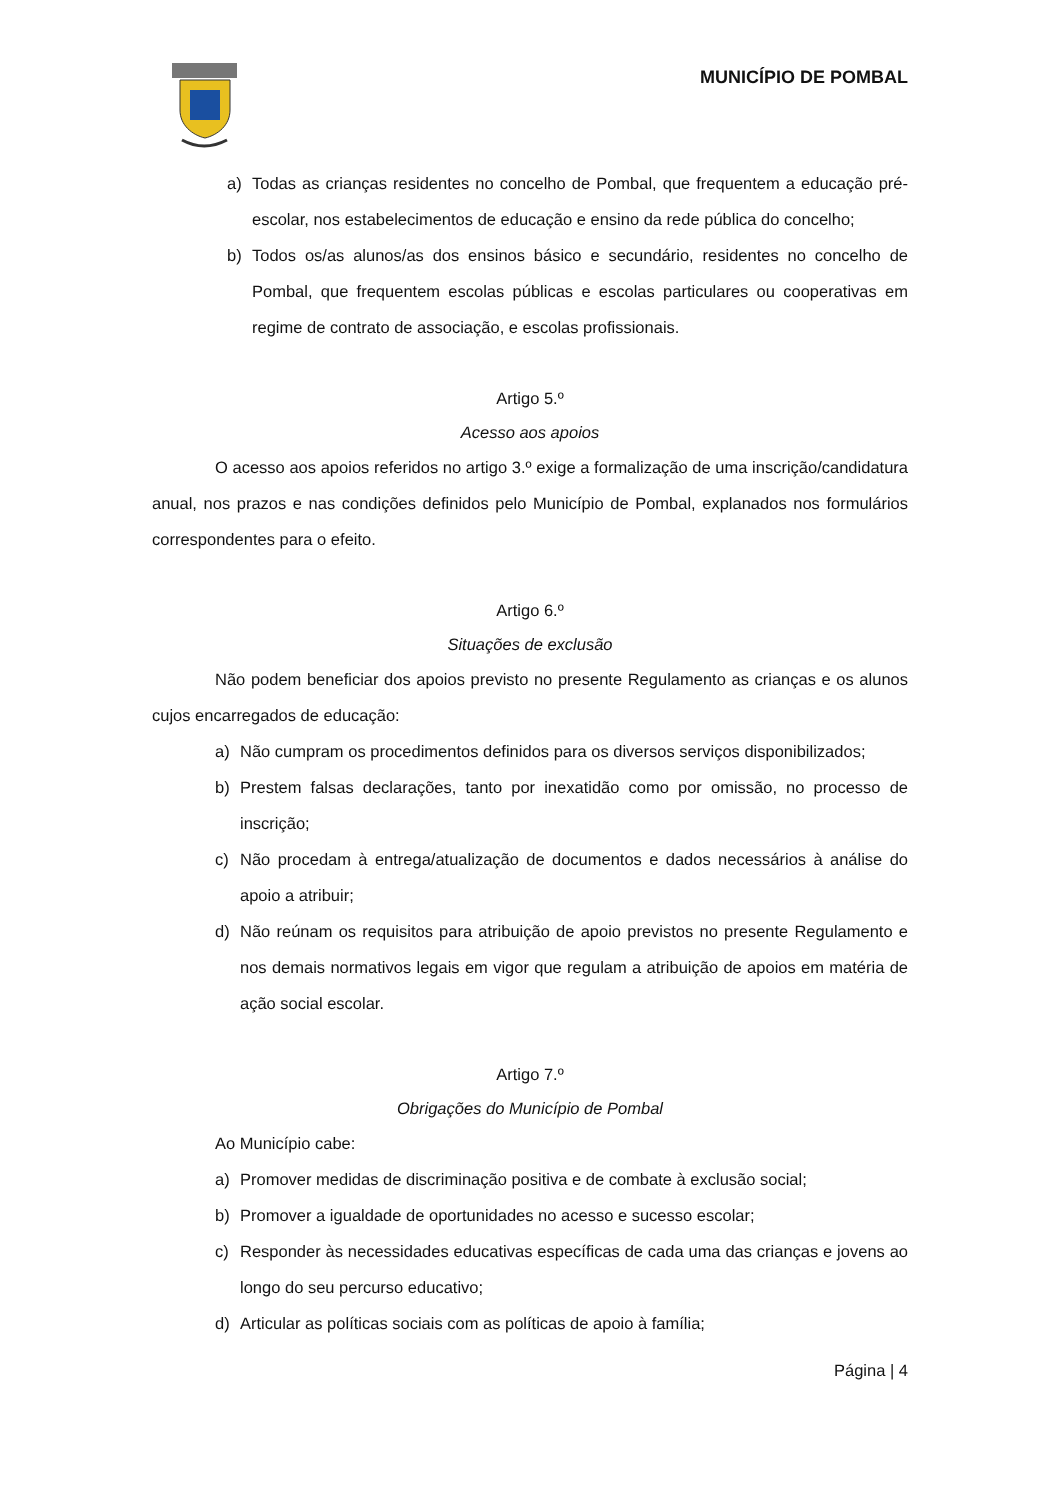MUNICÍPIO DE POMBAL
a) Todas as crianças residentes no concelho de Pombal, que frequentem a educação pré-escolar, nos estabelecimentos de educação e ensino da rede pública do concelho;
b) Todos os/as alunos/as dos ensinos básico e secundário, residentes no concelho de Pombal, que frequentem escolas públicas e escolas particulares ou cooperativas em regime de contrato de associação, e escolas profissionais.
Artigo 5.º
Acesso aos apoios
O acesso aos apoios referidos no artigo 3.º exige a formalização de uma inscrição/candidatura anual, nos prazos e nas condições definidos pelo Município de Pombal, explanados nos formulários correspondentes para o efeito.
Artigo 6.º
Situações de exclusão
Não podem beneficiar dos apoios previsto no presente Regulamento as crianças e os alunos cujos encarregados de educação:
a) Não cumpram os procedimentos definidos para os diversos serviços disponibilizados;
b) Prestem falsas declarações, tanto por inexatidão como por omissão, no processo de inscrição;
c) Não procedam à entrega/atualização de documentos e dados necessários à análise do apoio a atribuir;
d) Não reúnam os requisitos para atribuição de apoio previstos no presente Regulamento e nos demais normativos legais em vigor que regulam a atribuição de apoios em matéria de ação social escolar.
Artigo 7.º
Obrigações do Município de Pombal
Ao Município cabe:
a) Promover medidas de discriminação positiva e de combate à exclusão social;
b) Promover a igualdade de oportunidades no acesso e sucesso escolar;
c) Responder às necessidades educativas específicas de cada uma das crianças e jovens ao longo do seu percurso educativo;
d) Articular as políticas sociais com as políticas de apoio à família;
Página | 4